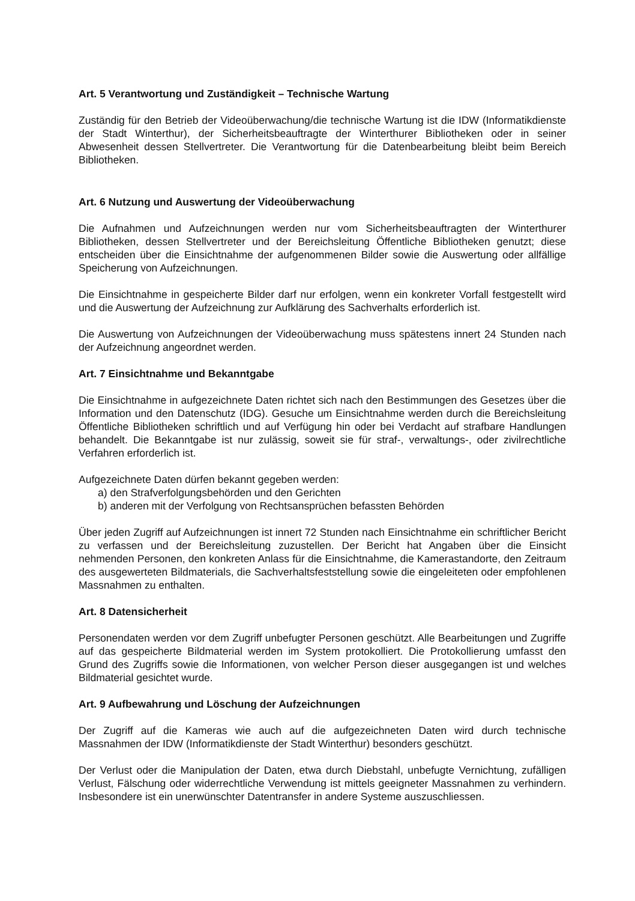Art. 5 Verantwortung und Zuständigkeit – Technische Wartung
Zuständig für den Betrieb der Videoüberwachung/die technische Wartung ist die IDW (Informatikdienste der Stadt Winterthur), der Sicherheitsbeauftragte der Winterthurer Bibliotheken oder in seiner Abwesenheit dessen Stellvertreter. Die Verantwortung für die Datenbearbeitung bleibt beim Bereich Bibliotheken.
Art. 6 Nutzung und Auswertung der Videoüberwachung
Die Aufnahmen und Aufzeichnungen werden nur vom Sicherheitsbeauftragten der Winterthurer Bibliotheken, dessen Stellvertreter und der Bereichsleitung Öffentliche Bibliotheken genutzt; diese entscheiden über die Einsichtnahme der aufgenommenen Bilder sowie die Auswertung oder allfällige Speicherung von Aufzeichnungen.
Die Einsichtnahme in gespeicherte Bilder darf nur erfolgen, wenn ein konkreter Vorfall festgestellt wird und die Auswertung der Aufzeichnung zur Aufklärung des Sachverhalts erforderlich ist.
Die Auswertung von Aufzeichnungen der Videoüberwachung muss spätestens innert 24 Stunden nach der Aufzeichnung angeordnet werden.
Art. 7 Einsichtnahme und Bekanntgabe
Die Einsichtnahme in aufgezeichnete Daten richtet sich nach den Bestimmungen des Gesetzes über die Information und den Datenschutz (IDG). Gesuche um Einsichtnahme werden durch die Bereichsleitung Öffentliche Bibliotheken schriftlich und auf Verfügung hin oder bei Verdacht auf strafbare Handlungen behandelt. Die Bekanntgabe ist nur zulässig, soweit sie für straf-, verwaltungs-, oder zivilrechtliche Verfahren erforderlich ist.
Aufgezeichnete Daten dürfen bekannt gegeben werden:
a) den Strafverfolgungsbehörden und den Gerichten
b) anderen mit der Verfolgung von Rechtsansprüchen befassten Behörden
Über jeden Zugriff auf Aufzeichnungen ist innert 72 Stunden nach Einsichtnahme ein schriftlicher Bericht zu verfassen und der Bereichsleitung zuzustellen. Der Bericht hat Angaben über die Einsicht nehmenden Personen, den konkreten Anlass für die Einsichtnahme, die Kamerastandorte, den Zeitraum des ausgewerteten Bildmaterials, die Sachverhaltsfeststellung sowie die eingeleiteten oder empfohlenen Massnahmen zu enthalten.
Art. 8 Datensicherheit
Personendaten werden vor dem Zugriff unbefugter Personen geschützt. Alle Bearbeitungen und Zugriffe auf das gespeicherte Bildmaterial werden im System protokolliert. Die Protokollierung umfasst den Grund des Zugriffs sowie die Informationen, von welcher Person dieser ausgegangen ist und welches Bildmaterial gesichtet wurde.
Art. 9 Aufbewahrung und Löschung der Aufzeichnungen
Der Zugriff auf die Kameras wie auch auf die aufgezeichneten Daten wird durch technische Massnahmen der IDW (Informatikdienste der Stadt Winterthur) besonders geschützt.
Der Verlust oder die Manipulation der Daten, etwa durch Diebstahl, unbefugte Vernichtung, zufälligen Verlust, Fälschung oder widerrechtliche Verwendung ist mittels geeigneter Massnahmen zu verhindern. Insbesondere ist ein unerwünschter Datentransfer in andere Systeme auszuschliessen.